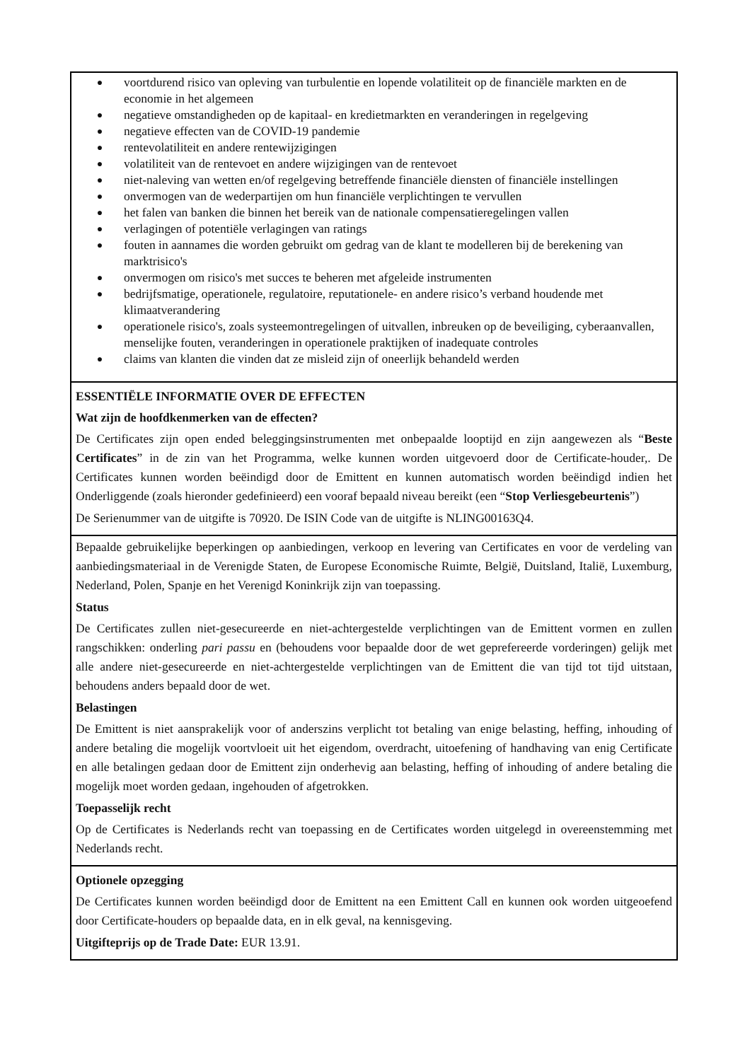● voortdurend risico van opleving van turbulentie en lopende volatiliteit op de financiële markten en de economie in het algemeen
● negatieve omstandigheden op de kapitaal- en kredietmarkten en veranderingen in regelgeving
● negatieve effecten van de COVID-19 pandemie
● rentevolatiliteit en andere rentewijzigingen
● volatiliteit van de rentevoet en andere wijzigingen van de rentevoet
● niet-naleving van wetten en/of regelgeving betreffende financiële diensten of financiële instellingen
● onvermogen van de wederpartijen om hun financiële verplichtingen te vervullen
● het falen van banken die binnen het bereik van de nationale compensatieregelingen vallen
● verlagingen of potentiële verlagingen van ratings
● fouten in aannames die worden gebruikt om gedrag van de klant te modelleren bij de berekening van marktrisico's
● onvermogen om risico's met succes te beheren met afgeleide instrumenten
● bedrijfsmatige, operationele, regulatoire, reputationele- en andere risico’s verband houdende met klimaatverandering
● operationele risico's, zoals systeemontregelingen of uitvallen, inbreuken op de beveiliging, cyberaanvallen, menselijke fouten, veranderingen in operationele praktijken of inadequate controles
● claims van klanten die vinden dat ze misleid zijn of oneerlijk behandeld werden
ESSENTIËLE INFORMATIE OVER DE EFFECTEN
Wat zijn de hoofdkenmerken van de effecten?
De Certificates zijn open ended beleggingsinstrumenten met onbepaalde looptijd en zijn aangewezen als “Beste Certificates” in de zin van het Programma, welke kunnen worden uitgevoerd door de Certificate-houder,. De Certificates kunnen worden beëindigd door de Emittent en kunnen automatisch worden beëindigd indien het Onderliggende (zoals hieronder gedefinieerd) een vooraf bepaald niveau bereikt (een “Stop Verliesgebeurtenis”)
De Serienummer van de uitgifte is 70920. De ISIN Code van de uitgifte is NLING00163Q4.
Bepaalde gebruikelijke beperkingen op aanbiedingen, verkoop en levering van Certificates en voor de verdeling van aanbiedingsmateriaal in de Verenigde Staten, de Europese Economische Ruimte, België, Duitsland, Italië, Luxemburg, Nederland, Polen, Spanje en het Verenigd Koninkrijk zijn van toepassing.
Status
De Certificates zullen niet-gesecureerde en niet-achtergestelde verplichtingen van de Emittent vormen en zullen rangschikken: onderling pari passu en (behoudens voor bepaalde door de wet geprefereerde vorderingen) gelijk met alle andere niet-gesecureerde en niet-achtergestelde verplichtingen van de Emittent die van tijd tot tijd uitstaan, behoudens anders bepaald door de wet.
Belastingen
De Emittent is niet aansprakelijk voor of anderszins verplicht tot betaling van enige belasting, heffing, inhouding of andere betaling die mogelijk voortvloeit uit het eigendom, overdracht, uitoefening of handhaving van enig Certificate en alle betalingen gedaan door de Emittent zijn onderhevig aan belasting, heffing of inhouding of andere betaling die mogelijk moet worden gedaan, ingehouden of afgetrokken.
Toepasselijk recht
Op de Certificates is Nederlands recht van toepassing en de Certificates worden uitgelegd in overeenstemming met Nederlands recht.
Optionele opzegging
De Certificates kunnen worden beëindigd door de Emittent na een Emittent Call en kunnen ook worden uitgeoefend door Certificate-houders op bepaalde data, en in elk geval, na kennisgeving.
Uitgifteprijs op de Trade Date: EUR 13.91.